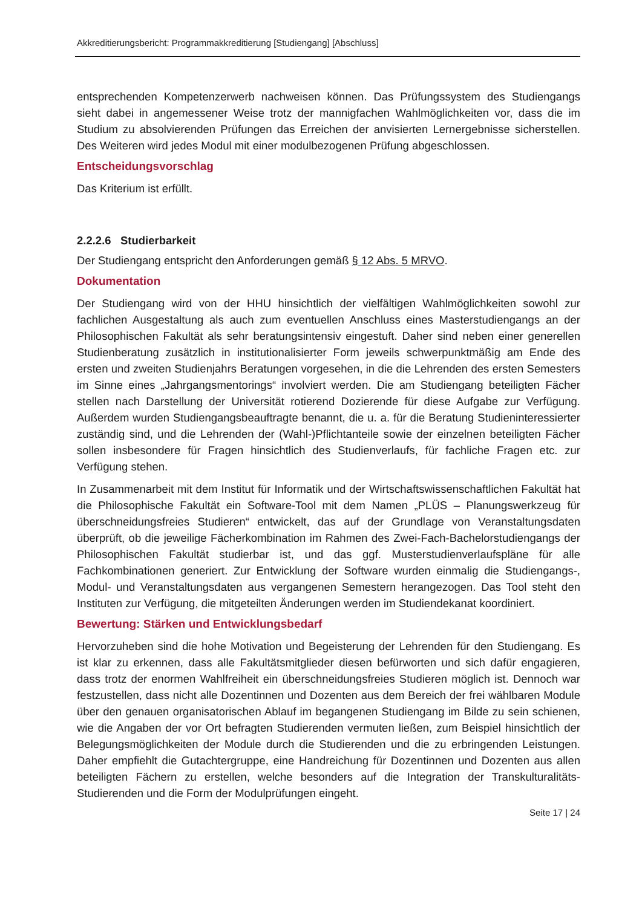Akkreditierungsbericht: Programmakkreditierung [Studiengang] [Abschluss]
entsprechenden Kompetenzerwerb nachweisen können. Das Prüfungssystem des Studiengangs sieht dabei in angemessener Weise trotz der mannigfachen Wahlmöglichkeiten vor, dass die im Studium zu absolvierenden Prüfungen das Erreichen der anvisierten Lernergebnisse sicherstellen. Des Weiteren wird jedes Modul mit einer modulbezogenen Prüfung abgeschlossen.
Entscheidungsvorschlag
Das Kriterium ist erfüllt.
2.2.2.6 Studierbarkeit
Der Studiengang entspricht den Anforderungen gemäß § 12 Abs. 5 MRVO.
Dokumentation
Der Studiengang wird von der HHU hinsichtlich der vielfältigen Wahlmöglichkeiten sowohl zur fachlichen Ausgestaltung als auch zum eventuellen Anschluss eines Masterstudiengangs an der Philosophischen Fakultät als sehr beratungsintensiv eingestuft. Daher sind neben einer generellen Studienberatung zusätzlich in institutionalisierter Form jeweils schwerpunktmäßig am Ende des ersten und zweiten Studienjahrs Beratungen vorgesehen, in die die Lehrenden des ersten Semesters im Sinne eines „Jahrgangsmentorings“ involviert werden. Die am Studiengang beteiligten Fächer stellen nach Darstellung der Universität rotierend Dozierende für diese Aufgabe zur Verfügung. Außerdem wurden Studiengangsbeauftragte benannt, die u. a. für die Beratung Studieninteressierter zuständig sind, und die Lehrenden der (Wahl-)Pflichtanteile sowie der einzelnen beteiligten Fächer sollen insbesondere für Fragen hinsichtlich des Studienverlaufs, für fachliche Fragen etc. zur Verfügung stehen.
In Zusammenarbeit mit dem Institut für Informatik und der Wirtschaftswissenschaftlichen Fakultät hat die Philosophische Fakultät ein Software-Tool mit dem Namen „PLÜS – Planungswerkzeug für überschneidungsfreies Studieren“ entwickelt, das auf der Grundlage von Veranstaltungsdaten überprüft, ob die jeweilige Fächerkombination im Rahmen des Zwei-Fach-Bachelorstudiengangs der Philosophischen Fakultät studierbar ist, und das ggf. Musterstudienverlaufspläne für alle Fachkombinationen generiert. Zur Entwicklung der Software wurden einmalig die Studiengangs-, Modul- und Veranstaltungsdaten aus vergangenen Semestern herangezogen. Das Tool steht den Instituten zur Verfügung, die mitgeteilten Änderungen werden im Studiendekanat koordiniert.
Bewertung: Stärken und Entwicklungsbedarf
Hervorzuheben sind die hohe Motivation und Begeisterung der Lehrenden für den Studiengang. Es ist klar zu erkennen, dass alle Fakultätsmitglieder diesen befürworten und sich dafür engagieren, dass trotz der enormen Wahlfreiheit ein überschneidungsfreies Studieren möglich ist. Dennoch war festzustellen, dass nicht alle Dozentinnen und Dozenten aus dem Bereich der frei wählbaren Module über den genauen organisatorischen Ablauf im begangenen Studiengang im Bilde zu sein schienen, wie die Angaben der vor Ort befragten Studierenden vermuten ließen, zum Beispiel hinsichtlich der Belegungsmöglichkeiten der Module durch die Studierenden und die zu erbringenden Leistungen. Daher empfiehlt die Gutachtergruppe, eine Handreichung für Dozentinnen und Dozenten aus allen beteiligten Fächern zu erstellen, welche besonders auf die Integration der Transkulturalitäts-Studierenden und die Form der Modulprüfungen eingeht.
Seite 17 | 24